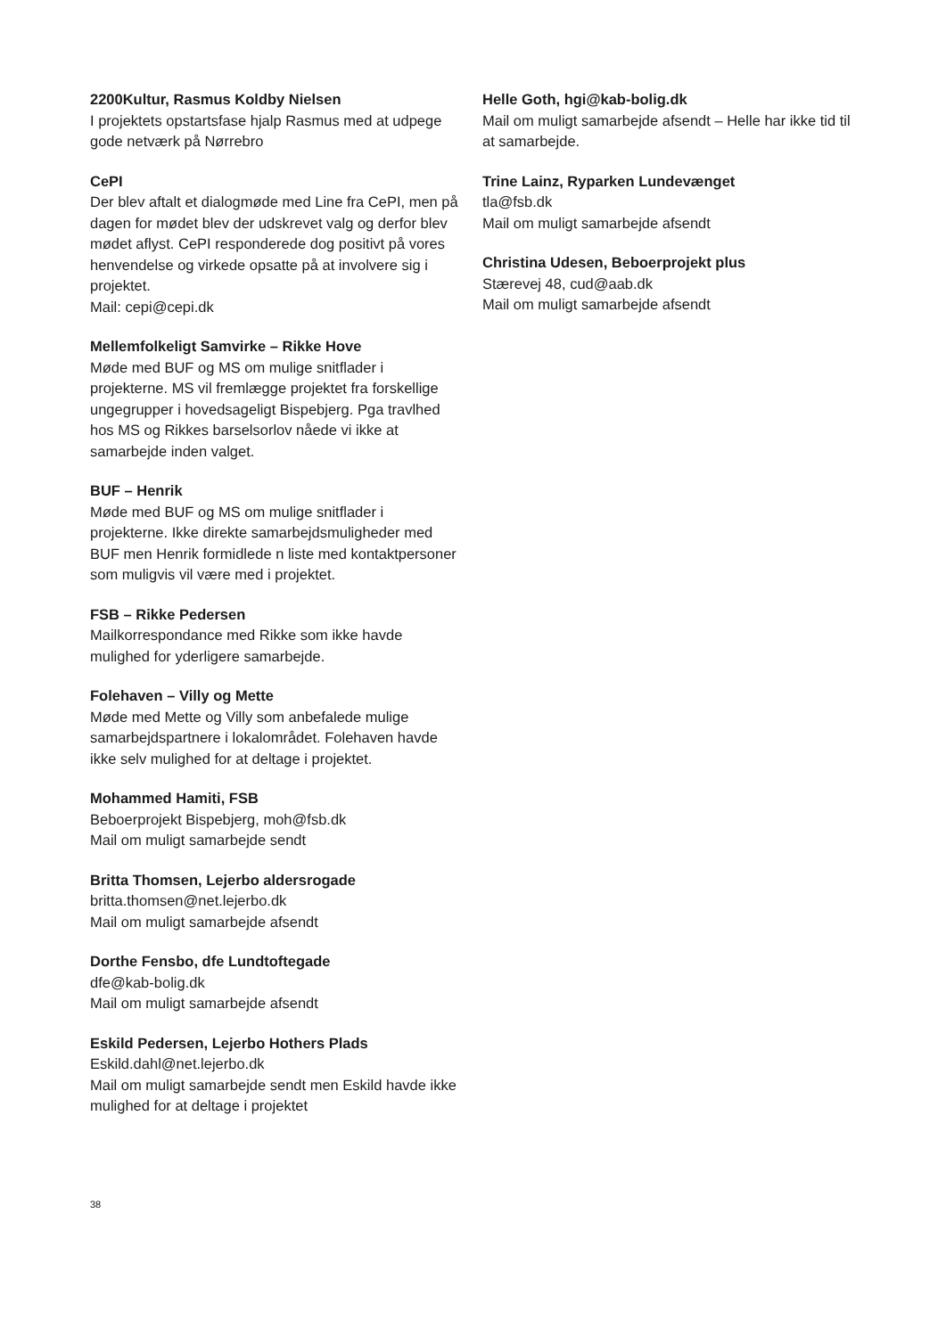2200Kultur, Rasmus Koldby Nielsen
I projektets opstartsfase hjalp Rasmus med at udpege gode netværk på Nørrebro
CePI
Der blev aftalt et dialogmøde med Line fra CePI, men på dagen for mødet blev der udskrevet valg og derfor blev mødet aflyst. CePI responderede dog positivt på vores henvendelse og virkede opsatte på at involvere sig i projektet.
Mail: cepi@cepi.dk
Mellemfolkeligt Samvirke – Rikke Hove
Møde med BUF og MS om mulige snitflader i projekterne. MS vil fremlægge projektet fra forskellige ungegrupper i hovedsageligt Bispebjerg. Pga travlhed hos MS og Rikkes barselsorlov nåede vi ikke at samarbejde inden valget.
BUF – Henrik
Møde med BUF og MS om mulige snitflader i projekterne. Ikke direkte samarbejdsmuligheder med BUF men Henrik formidlede n liste med kontaktpersoner som muligvis vil være med i projektet.
FSB – Rikke Pedersen
Mailkorrespondance med Rikke som ikke havde mulighed for yderligere samarbejde.
Folehaven – Villy og Mette
Møde med Mette og Villy som anbefalede mulige samarbejdspartnere i lokalområdet. Folehaven havde ikke selv mulighed for at deltage i projektet.
Mohammed Hamiti, FSB
Beboerprojekt Bispebjerg, moh@fsb.dk
Mail om muligt samarbejde sendt
Britta Thomsen, Lejerbo aldersrogade
britta.thomsen@net.lejerbo.dk
Mail om muligt samarbejde afsendt
Dorthe Fensbo, dfe Lundtoftegade
dfe@kab-bolig.dk
Mail om muligt samarbejde afsendt
Eskild Pedersen, Lejerbo Hothers Plads
Eskild.dahl@net.lejerbo.dk
Mail om muligt samarbejde sendt men Eskild havde ikke mulighed for at deltage i projektet
Helle Goth, hgi@kab-bolig.dk
Mail om muligt samarbejde afsendt – Helle har ikke tid til at samarbejde.
Trine Lainz, Ryparken Lundevænget
tla@fsb.dk
Mail om muligt samarbejde afsendt
Christina Udesen, Beboerprojekt plus
Stærevej 48, cud@aab.dk
Mail om muligt samarbejde afsendt
38